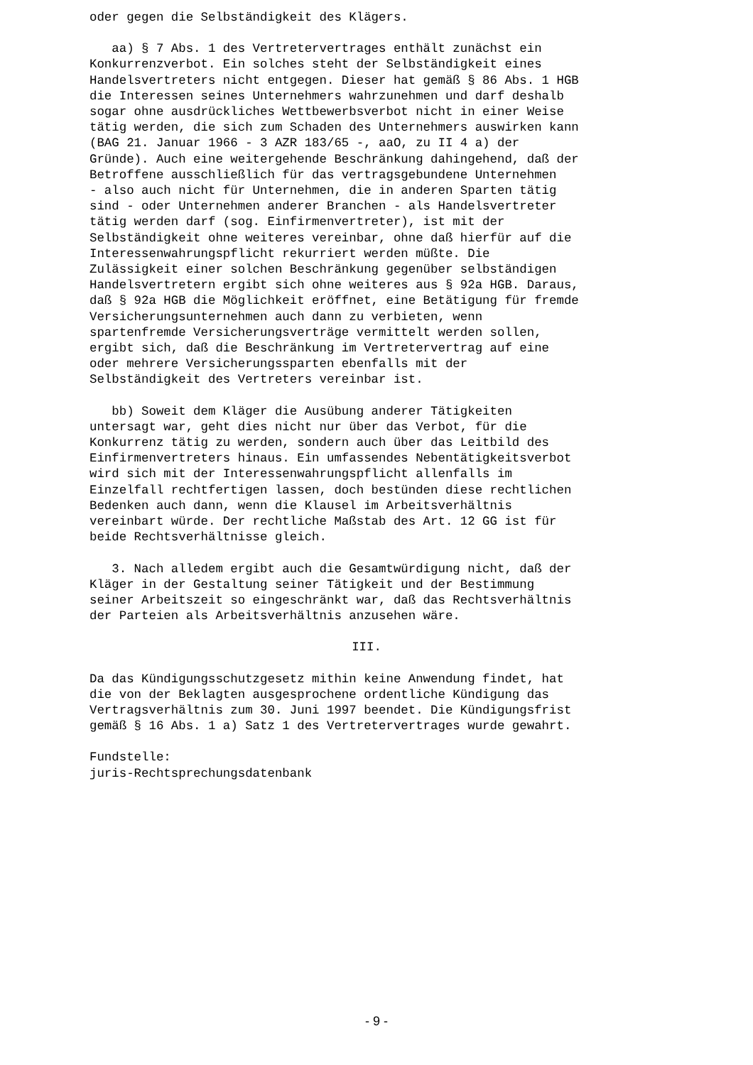oder gegen die Selbständigkeit des Klägers.
aa) § 7 Abs. 1 des Vertretervertrages enthält zunächst ein Konkurrenzverbot. Ein solches steht der Selbständigkeit eines Handelsvertreters nicht entgegen. Dieser hat gemäß § 86 Abs. 1 HGB die Interessen seines Unternehmers wahrzunehmen und darf deshalb sogar ohne ausdrückliches Wettbewerbsverbot nicht in einer Weise tätig werden, die sich zum Schaden des Unternehmers auswirken kann (BAG 21. Januar 1966 - 3 AZR 183/65 -, aaO, zu II 4 a) der Gründe). Auch eine weitergehende Beschränkung dahingehend, daß der Betroffene ausschließlich für das vertragsgebundene Unternehmen - also auch nicht für Unternehmen, die in anderen Sparten tätig sind - oder Unternehmen anderer Branchen - als Handelsvertreter tätig werden darf (sog. Einfirmenvertreter), ist mit der Selbständigkeit ohne weiteres vereinbar, ohne daß hierfür auf die Interessenwahrungspflicht rekurriert werden müßte. Die Zulässigkeit einer solchen Beschränkung gegenüber selbständigen Handelsvertretern ergibt sich ohne weiteres aus § 92a HGB. Daraus, daß § 92a HGB die Möglichkeit eröffnet, eine Betätigung für fremde Versicherungsunternehmen auch dann zu verbieten, wenn spartenfremde Versicherungsverträge vermittelt werden sollen, ergibt sich, daß die Beschränkung im Vertretervertrag auf eine oder mehrere Versicherungssparten ebenfalls mit der Selbständigkeit des Vertreters vereinbar ist.
bb) Soweit dem Kläger die Ausübung anderer Tätigkeiten untersagt war, geht dies nicht nur über das Verbot, für die Konkurrenz tätig zu werden, sondern auch über das Leitbild des Einfirmenvertreters hinaus. Ein umfassendes Nebentätigkeitsverbot wird sich mit der Interessenwahrungspflicht allenfalls im Einzelfall rechtfertigen lassen, doch bestünden diese rechtlichen Bedenken auch dann, wenn die Klausel im Arbeitsverhältnis vereinbart würde. Der rechtliche Maßstab des Art. 12 GG ist für beide Rechtsverhältnisse gleich.
3. Nach alledem ergibt auch die Gesamtwürdigung nicht, daß der Kläger in der Gestaltung seiner Tätigkeit und der Bestimmung seiner Arbeitszeit so eingeschränkt war, daß das Rechtsverhältnis der Parteien als Arbeitsverhältnis anzusehen wäre.
III.
Da das Kündigungsschutzgesetz mithin keine Anwendung findet, hat die von der Beklagten ausgesprochene ordentliche Kündigung das Vertragsverhältnis zum 30. Juni 1997 beendet. Die Kündigungsfrist gemäß § 16 Abs. 1 a) Satz 1 des Vertretervertrages wurde gewahrt.
Fundstelle: juris-Rechtsprechungsdatenbank
- 9 -